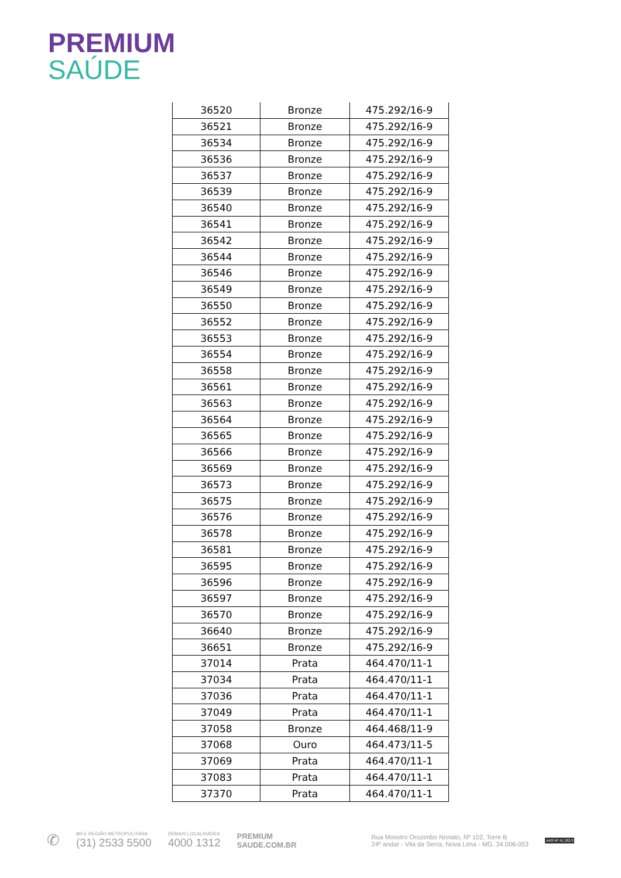PREMIUM
SAÚDE
| 36520 | Bronze | 475.292/16-9 |
| 36521 | Bronze | 475.292/16-9 |
| 36534 | Bronze | 475.292/16-9 |
| 36536 | Bronze | 475.292/16-9 |
| 36537 | Bronze | 475.292/16-9 |
| 36539 | Bronze | 475.292/16-9 |
| 36540 | Bronze | 475.292/16-9 |
| 36541 | Bronze | 475.292/16-9 |
| 36542 | Bronze | 475.292/16-9 |
| 36544 | Bronze | 475.292/16-9 |
| 36546 | Bronze | 475.292/16-9 |
| 36549 | Bronze | 475.292/16-9 |
| 36550 | Bronze | 475.292/16-9 |
| 36552 | Bronze | 475.292/16-9 |
| 36553 | Bronze | 475.292/16-9 |
| 36554 | Bronze | 475.292/16-9 |
| 36558 | Bronze | 475.292/16-9 |
| 36561 | Bronze | 475.292/16-9 |
| 36563 | Bronze | 475.292/16-9 |
| 36564 | Bronze | 475.292/16-9 |
| 36565 | Bronze | 475.292/16-9 |
| 36566 | Bronze | 475.292/16-9 |
| 36569 | Bronze | 475.292/16-9 |
| 36573 | Bronze | 475.292/16-9 |
| 36575 | Bronze | 475.292/16-9 |
| 36576 | Bronze | 475.292/16-9 |
| 36578 | Bronze | 475.292/16-9 |
| 36581 | Bronze | 475.292/16-9 |
| 36595 | Bronze | 475.292/16-9 |
| 36596 | Bronze | 475.292/16-9 |
| 36597 | Bronze | 475.292/16-9 |
| 36570 | Bronze | 475.292/16-9 |
| 36640 | Bronze | 475.292/16-9 |
| 36651 | Bronze | 475.292/16-9 |
| 37014 | Prata | 464.470/11-1 |
| 37034 | Prata | 464.470/11-1 |
| 37036 | Prata | 464.470/11-1 |
| 37049 | Prata | 464.470/11-1 |
| 37058 | Bronze | 464.468/11-9 |
| 37068 | Ouro | 464.473/11-5 |
| 37069 | Prata | 464.470/11-1 |
| 37083 | Prata | 464.470/11-1 |
| 37370 | Prata | 464.470/11-1 |
✆
BH E REGIÃO METROPOLITANA
(31) 2533 5500
DEMAIS LOCALIDADES
4000 1312
PREMIUM
SAUDE.COM.BR
Rua Ministro Orozimbo Nonato, Nº 102, Torre B
24º andar - Vila da Serra, Nova Lima - MG. 34.006-053
ANS-Nº 41.782-3